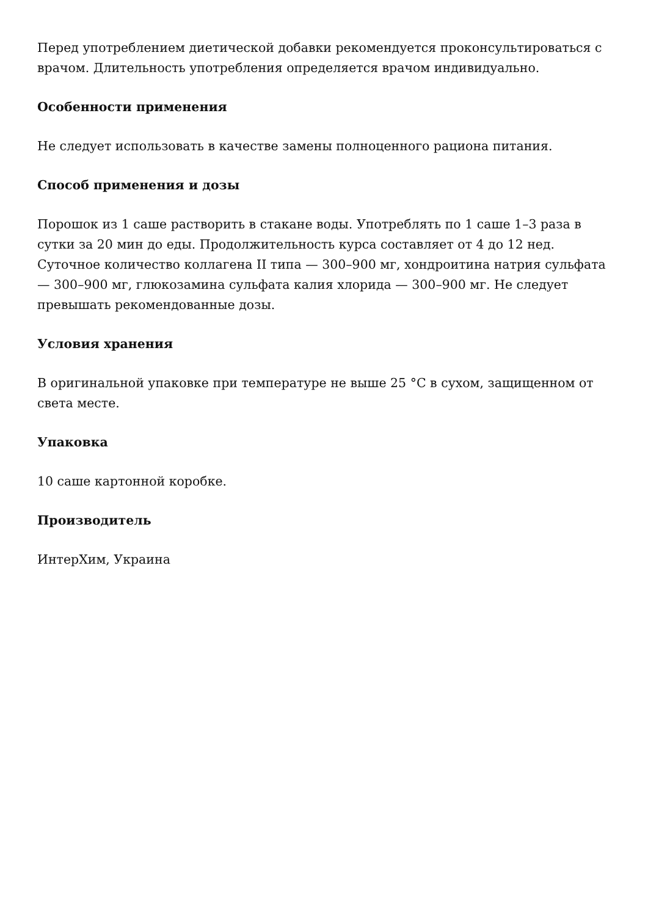Перед употреблением диетической добавки рекомендуется проконсультироваться с врачом. Длительность употребления определяется врачом индивидуально.
Особенности применения
Не следует использовать в качестве замены полноценного рациона питания.
Способ применения и дозы
Порошок из 1 саше растворить в стакане воды. Употреблять по 1 саше 1–3 раза в сутки за 20 мин до еды. Продолжительность курса составляет от 4 до 12 нед. Суточное количество коллагена II типа — 300–900 мг, хондроитина натрия сульфата — 300–900 мг, глюкозамина сульфата калия хлорида — 300–900 мг. Не следует превышать рекомендованные дозы.
Условия хранения
В оригинальной упаковке при температуре не выше 25 °C в сухом, защищенном от света месте.
Упаковка
10 саше картонной коробке.
Производитель
ИнтерХим, Украина